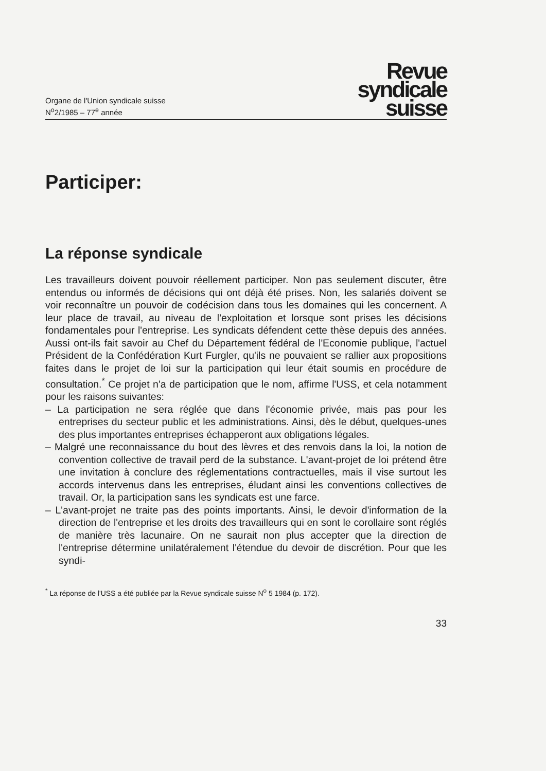Organe de l'Union syndicale suisse
N<sup>o</sup>2/1985 – 77<sup>e</sup> année
Revue
syndicale
suisse
Participer:
La réponse syndicale
Les travailleurs doivent pouvoir réellement participer. Non pas seulement discuter, être entendus ou informés de décisions qui ont déjà été prises. Non, les salariés doivent se voir reconnaître un pouvoir de codécision dans tous les domaines qui les concernent. A leur place de travail, au niveau de l'exploitation et lorsque sont prises les décisions fondamentales pour l'entreprise. Les syndicats défendent cette thèse depuis des années. Aussi ont-ils fait savoir au Chef du Département fédéral de l'Economie publique, l'actuel Président de la Confédération Kurt Furgler, qu'ils ne pouvaient se rallier aux propositions faites dans le projet de loi sur la participation qui leur était soumis en procédure de consultation.<sup>*</sup> Ce projet n'a de participation que le nom, affirme l'USS, et cela notamment pour les raisons suivantes:
– La participation ne sera réglée que dans l'économie privée, mais pas pour les entreprises du secteur public et les administrations. Ainsi, dès le début, quelques-unes des plus importantes entreprises échapperont aux obligations légales.
– Malgré une reconnaissance du bout des lèvres et des renvois dans la loi, la notion de convention collective de travail perd de la substance. L'avant-projet de loi prétend être une invitation à conclure des réglementations contractuelles, mais il vise surtout les accords intervenus dans les entreprises, éludant ainsi les conventions collectives de travail. Or, la participation sans les syndicats est une farce.
– L'avant-projet ne traite pas des points importants. Ainsi, le devoir d'information de la direction de l'entreprise et les droits des travailleurs qui en sont le corollaire sont réglés de manière très lacunaire. On ne saurait non plus accepter que la direction de l'entreprise détermine unilatéralement l'étendue du devoir de discrétion. Pour que les syndi-
<sup>*</sup> La réponse de l'USS a été publiée par la Revue syndicale suisse N<sup>o</sup> 5 1984 (p. 172).
33